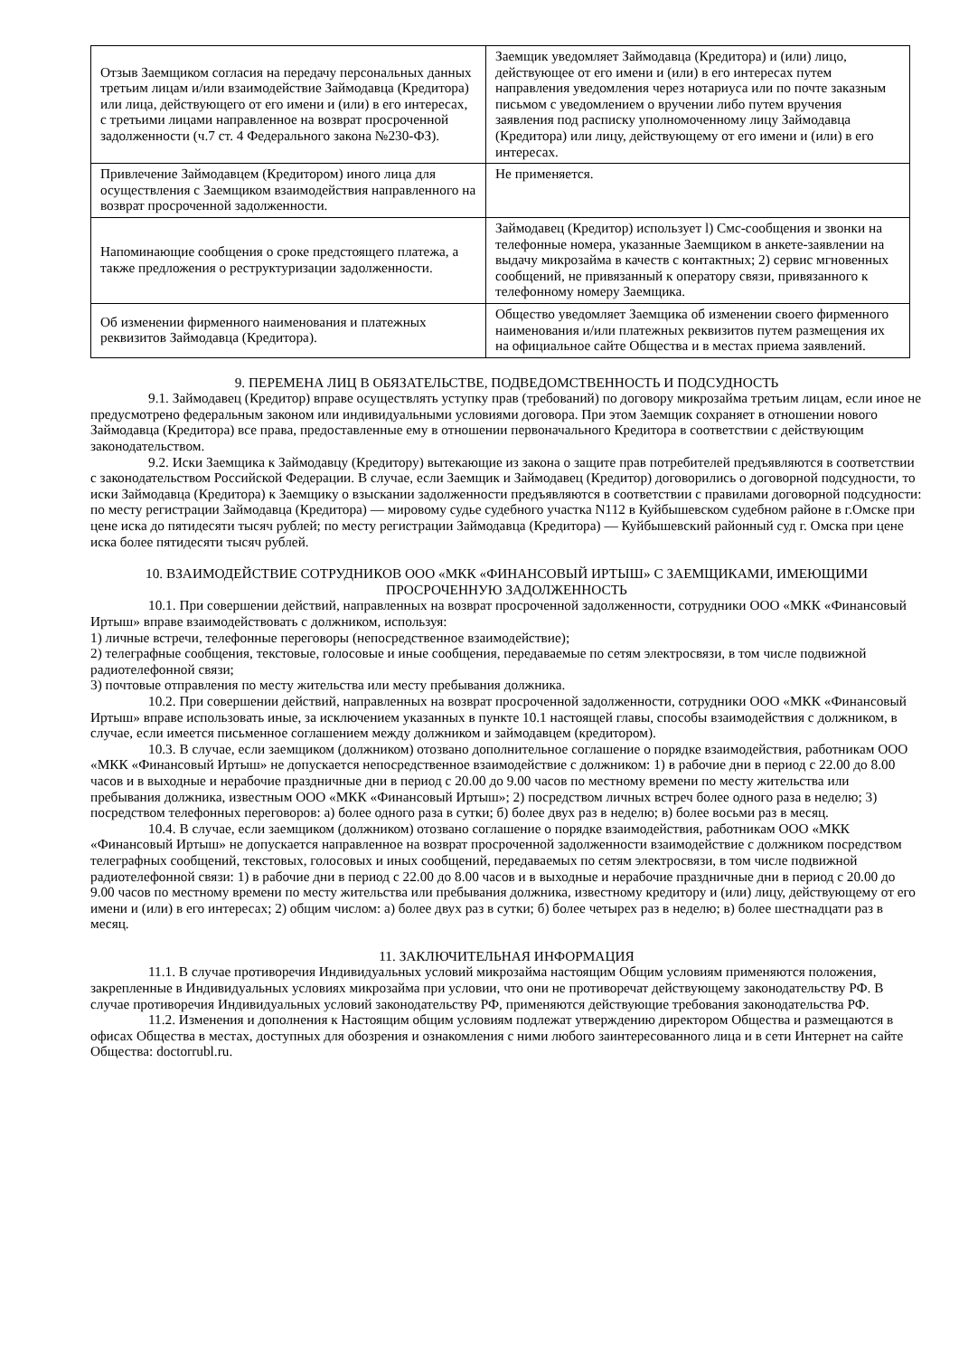| Отзыв Заемщиком согласия на передачу персональных данных третьим лицам и/или взаимодействие Займодавца (Кредитора) или лица, действующего от его имени и (или) в его интересах, с третьими лицами направленное на возврат просроченной задолженности (ч.7 ст. 4 Федерального закона №230-ФЗ). | Заемщик уведомляет Займодавца (Кредитора) и (или) лицо, действующее от его имени и (или) в его интересах путем направления уведомления через нотариуса или по почте заказным письмом с уведомлением о вручении либо путем вручения заявления под расписку уполномоченному лицу Займодавца (Кредитора) или лицу, действующему от его имени и (или) в его интересах. |
| Привлечение Займодавцем (Кредитором) иного лица для осуществления с Заемщиком взаимодействия направленного на возврат просроченной задолженности. | Не применяется. |
| Напоминающие сообщения о сроке предстоящего платежа, а также предложения о реструктуризации задолженности. | Займодавец (Кредитор) использует l) Смс-сообщения и звонки на телефонные номера, указанные Заемщиком в анкете-заявлении на выдачу микрозайма в качеств с контактных; 2) сервис мгновенных сообщений, не привязанный к оператору связи, привязанного к телефонному номеру Заемщика. |
| Об изменении фирменного наименования и платежных реквизитов Займодавца (Кредитора). | Общество уведомляет Заемщика об изменении своего фирменного наименования и/или платежных реквизитов путем размещения их на официальное сайте Общества и в местах приема заявлений. |
9. ПЕРЕМЕНА ЛИЦ В ОБЯЗАТЕЛЬСТВЕ, ПОДВЕДОМСТВЕННОСТЬ И ПОДСУДНОСТЬ
9.1. Займодавец (Кредитор) вправе осуществлять уступку прав (требований) по договору микрозайма третьим лицам, если иное не предусмотрено федеральным законом или индивидуальными условиями договора. При этом Заемщик сохраняет в отношении нового Займодавца (Кредитора) все права, предоставленные ему в отношении первоначального Кредитора в соответствии с действующим законодательством.
9.2. Иски Заемщика к Займодавцу (Кредитору) вытекающие из закона о защите прав потребителей предъявляются в соответствии с законодательством Российской Федерации. В случае, если Заемщик и Займодавец (Кредитор) договорились о договорной подсудности, то иски Займодавца (Кредитора) к Заемщику о взыскании задолженности предъявляются в соответствии с правилами договорной подсудности: по месту регистрации Займодавца (Кредитора) — мировому судье судебного участка N112 в Куйбышевском судебном районе в г.Омске при цене иска до пятидесяти тысяч рублей; по месту регистрации Займодавца (Кредитора) — Куйбышевский районный суд г. Омска при цене иска более пятидесяти тысяч рублей.
10. ВЗАИМОДЕЙСТВИЕ СОТРУДНИКОВ ООО «МКК «ФИНАНСОВЫЙ ИРТЫШ» С ЗАЕМЩИКАМИ, ИМЕЮЩИМИ ПРОСРОЧЕННУЮ ЗАДОЛЖЕННОСТЬ
10.1. При совершении действий, направленных на возврат просроченной задолженности, сотрудники ООО «МКК «Финансовый Иртыш» вправе взаимодействовать с должником, используя:
1) личные встречи, телефонные переговоры (непосредственное взаимодействие);
2) телеграфные сообщения, текстовые, голосовые и иные сообщения, передаваемые по сетям электросвязи, в том числе подвижной радиотелефонной связи;
3) почтовые отправления по месту жительства или месту пребывания должника.
10.2. При совершении действий, направленных на возврат просроченной задолженности, сотрудники ООО «МКК «Финансовый Иртыш» вправе использовать иные, за исключением указанных в пункте 10.1 настоящей главы, способы взаимодействия с должником, в случае, если имеется письменное соглашением между должником и займодавцем (кредитором).
10.3. В случае, если заемщиком (должником) отозвано дополнительное соглашение о порядке взаимодействия, работникам ООО «МКК «Финансовый Иртыш» не допускается непосредственное взаимодействие с должником: 1) в рабочие дни в период с 22.00 до 8.00 часов и в выходные и нерабочие праздничные дни в период с 20.00 до 9.00 часов по местному времени по месту жительства или пребывания должника, известным ООО «МКК «Финансовый Иртыш»; 2) посредством личных встреч более одного раза в неделю; 3) посредством телефонных переговоров: а) более одного раза в сутки; б) более двух раз в неделю; в) более восьми раз в месяц.
10.4. В случае, если заемщиком (должником) отозвано соглашение о порядке взаимодействия, работникам ООО «МКК «Финансовый Иртыш» не допускается направленное на возврат просроченной задолженности взаимодействие с должником посредством телеграфных сообщений, текстовых, голосовых и иных сообщений, передаваемых по сетям электросвязи, в том числе подвижной радиотелефонной связи: 1) в рабочие дни в период с 22.00 до 8.00 часов и в выходные и нерабочие праздничные дни в период с 20.00 до 9.00 часов по местному времени по месту жительства или пребывания должника, известному кредитору и (или) лицу, действующему от его имени и (или) в его интересах; 2) общим числом: а) более двух раз в сутки; б) более четырех раз в неделю; в) более шестнадцати раз в месяц.
11. ЗАКЛЮЧИТЕЛЬНАЯ ИНФОРМАЦИЯ
11.1. В случае противоречия Индивидуальных условий микрозайма настоящим Общим условиям применяются положения, закрепленные в Индивидуальных условиях микрозайма при условии, что они не противоречат действующему законодательству РФ. В случае противоречия Индивидуальных условий законодательству РФ, применяются действующие требования законодательства РФ.
11.2. Изменения и дополнения к Настоящим общим условиям подлежат утверждению директором Общества и размещаются в офисах Общества в местах, доступных для обозрения и ознакомления с ними любого заинтересованного лица и в сети Интернет на сайте Общества: doctorrubl.ru.